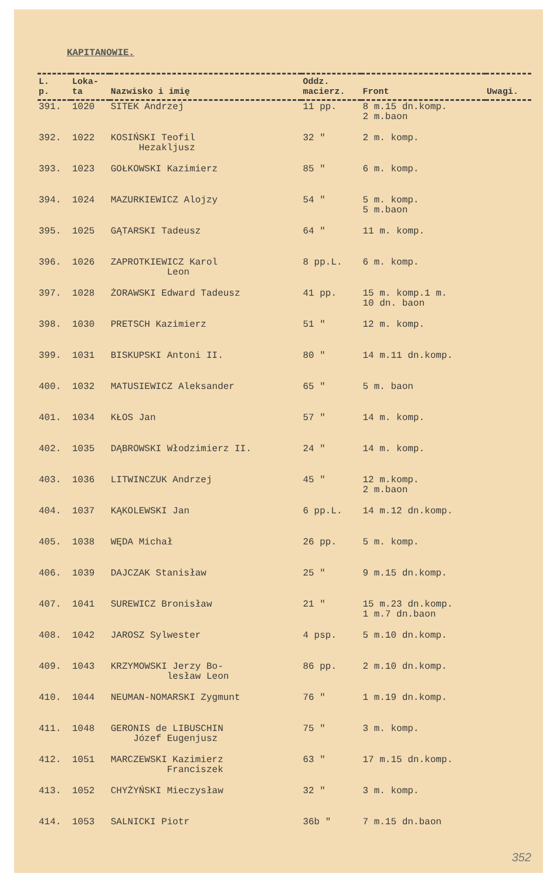KAPITANOWIE.
| L. p. | Loka- ta | Nazwisko i imię | Oddz. macierz. | Front | Uwagi. |
| --- | --- | --- | --- | --- | --- |
| 391. | 1020 | SITEK Andrzej | 11 pp. | 8 m.15 dn.komp. 2 m.baon | |
| 392. | 1022 | KOSIŃSKI Teofil Hezakljusz | 32 " | 2 m. komp. | |
| 393. | 1023 | GOŁKOWSKI Kazimierz | 85 " | 6 m. komp. | |
| 394. | 1024 | MAZURKIEWICZ Alojzy | 54 " | 5 m. komp. 5 m.baon | |
| 395. | 1025 | GĄTARSKI Tadeusz | 64 " | 11 m. komp. | |
| 396. | 1026 | ZAPROTKIEWICZ Karol Leon | 8 pp.L. | 6 m. komp. | |
| 397. | 1028 | ŻORAWSKI Edward Tadeusz | 41 pp. | 15 m. komp.1 m. 10 dn. baon | |
| 398. | 1030 | PRETSCH Kazimierz | 51 " | 12 m. komp. | |
| 399. | 1031 | BISKUPSKI Antoni II. | 80 " | 14 m.11 dn.komp. | |
| 400. | 1032 | MATUSIEWICZ Aleksander | 65 " | 5 m. baon | |
| 401. | 1034 | KŁOS Jan | 57 " | 14 m. komp. | |
| 402. | 1035 | DĄBROWSKI Włodzimierz II. | 24 " | 14 m. komp. | |
| 403. | 1036 | LITWINCZUK Andrzej | 45 " | 12 m.komp. 2 m.baon | |
| 404. | 1037 | KĄKOLEWSKI Jan | 6 pp.L. | 14 m.12 dn.komp. | |
| 405. | 1038 | WĘDA Michał | 26 pp. | 5 m. komp. | |
| 406. | 1039 | DAJCZAK Stanisław | 25 " | 9 m.15 dn.komp. | |
| 407. | 1041 | SUREWICZ Bronisław | 21 " | 15 m.23 dn.komp. 1 m.7 dn.baon | |
| 408. | 1042 | JAROSZ Sylwester | 4 psp. | 5 m.10 dn.komp. | |
| 409. | 1043 | KRZYMOWSKI Jerzy Bo- lesław Leon | 86 pp. | 2 m.10 dn.komp. | |
| 410. | 1044 | NEUMAN-NOMARSKI Zygmunt | 76 " | 1 m.19 dn.komp. | |
| 411. | 1048 | GERONIS de LIBUSCHIN Józef Eugenjusz | 75 " | 3 m. komp. | |
| 412. | 1051 | MARCZEWSKI Kazimierz Franciszek | 63 " | 17 m.15 dn.komp. | |
| 413. | 1052 | CHYŻYŃSKI Mieczysław | 32 " | 3 m. komp. | |
| 414. | 1053 | SALNICKI Piotr | 36b " | 7 m.15 dn.baon | |
352